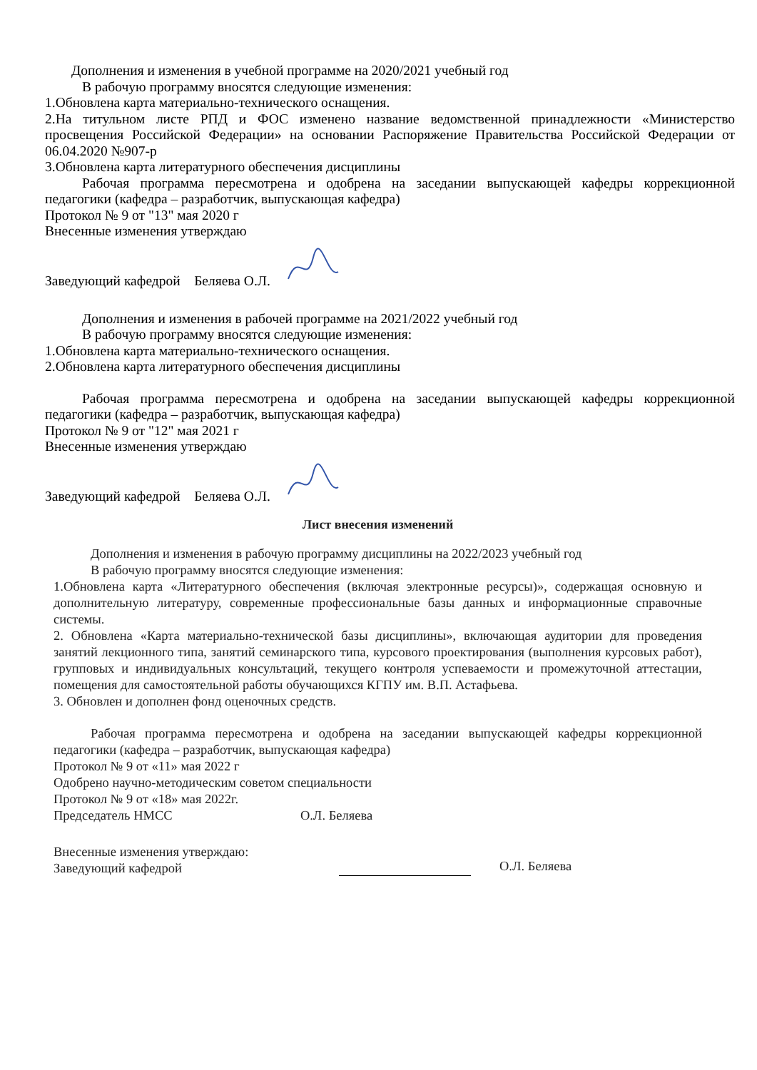Дополнения и изменения в учебной программе на 2020/2021 учебный год
В рабочую программу вносятся следующие изменения:
1.Обновлена карта материально-технического оснащения.
2.На титульном листе РПД и ФОС изменено название ведомственной принадлежности «Министерство просвещения Российской Федерации» на основании Распоряжение Правительства Российской Федерации от 06.04.2020 №907-р
3.Обновлена карта литературного обеспечения дисциплины
Рабочая программа пересмотрена и одобрена на заседании выпускающей кафедры коррекционной педагогики (кафедра – разработчик, выпускающая кафедра)
Протокол № 9 от "13" мая 2020 г
Внесенные изменения утверждаю
Заведующий кафедрой Беляева О.Л.
Дополнения и изменения в рабочей программе на 2021/2022 учебный год
В рабочую программу вносятся следующие изменения:
1.Обновлена карта материально-технического оснащения.
2.Обновлена карта литературного обеспечения дисциплины
Рабочая программа пересмотрена и одобрена на заседании выпускающей кафедры коррекционной педагогики (кафедра – разработчик, выпускающая кафедра)
Протокол № 9 от "12" мая 2021 г
Внесенные изменения утверждаю
Заведующий кафедрой Беляева О.Л.
Лист внесения изменений
Дополнения и изменения в рабочую программу дисциплины на 2022/2023 учебный год
В рабочую программу вносятся следующие изменения:
1.Обновлена карта «Литературного обеспечения (включая электронные ресурсы)», содержащая основную и дополнительную литературу, современные профессиональные базы данных и информационные справочные системы.
2. Обновлена «Карта материально-технической базы дисциплины», включающая аудитории для проведения занятий лекционного типа, занятий семинарского типа, курсового проектирования (выполнения курсовых работ), групповых и индивидуальных консультаций, текущего контроля успеваемости и промежуточной аттестации, помещения для самостоятельной работы обучающихся КГПУ им. В.П. Астафьева.
3. Обновлен и дополнен фонд оценочных средств.
Рабочая программа пересмотрена и одобрена на заседании выпускающей кафедры коррекционной педагогики (кафедра – разработчик, выпускающая кафедра)
Протокол № 9 от «11» мая 2022 г
Одобрено научно-методическим советом специальности
Протокол № 9 от «18» мая 2022г.
Председатель НМСС О.Л. Беляева
Внесенные изменения утверждаю:
Заведующий кафедрой
О.Л. Беляева